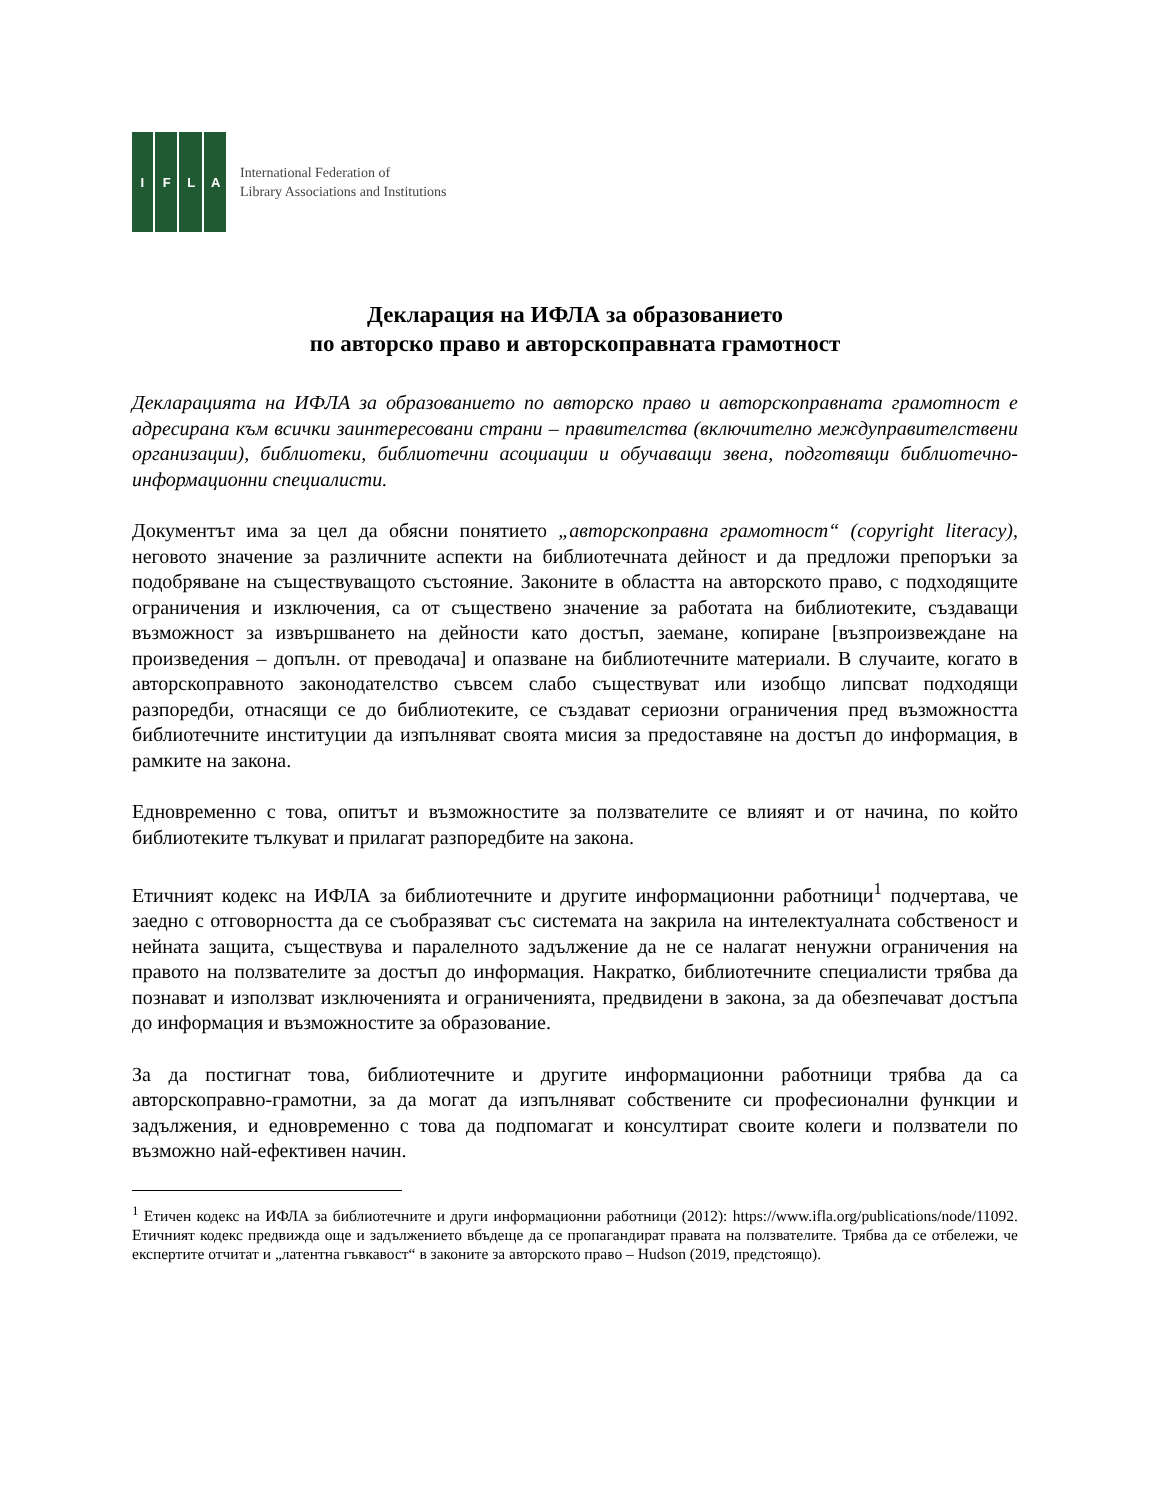IFLA
International Federation of
Library Associations and Institutions
Декларация на ИФЛА за образованието
по авторско право и авторскоправната грамотност
Декларацията на ИФЛА за образованието по авторско право и авторскоправната грамотност е адресирана към всички заинтересовани страни – правителства (включително междуправителствени организации), библиотеки, библиотечни асоциации и обучаващи звена, подготвящи библиотечно-информационни специалисти.
Документът има за цел да обясни понятието „авторскоправна грамотност“ (copyright literacy), неговото значение за различните аспекти на библиотечната дейност и да предложи препоръки за подобряване на съществуващото състояние. Законите в областта на авторското право, с подходящите ограничения и изключения, са от съществено значение за работата на библиотеките, създаващи възможност за извършването на дейности като достъп, заемане, копиране [възпроизвеждане на произведения – допълн. от преводача] и опазване на библиотечните материали. В случаите, когато в авторскоправното законодателство съвсем слабо съществуват или изобщо липсват подходящи разпоредби, отнасящи се до библиотеките, се създават сериозни ограничения пред възможността библиотечните институции да изпълняват своята мисия за предоставяне на достъп до информация, в рамките на закона.
Едновременно с това, опитът и възможностите за ползвателите се влияят и от начина, по който библиотеките тълкуват и прилагат разпоредбите на закона.
Етичният кодекс на ИФЛА за библиотечните и другите информационни работници<sup>1</sup> подчертава, че заедно с отговорността да се съобразяват със системата на закрила на интелектуалната собственост и нейната защита, съществува и паралелното задължение да не се налагат ненужни ограничения на правото на ползвателите за достъп до информация. Накратко, библиотечните специалисти трябва да познават и използват изключенията и ограниченията, предвидени в закона, за да обезпечават достъпа до информация и възможностите за образование.
За да постигнат това, библиотечните и другите информационни работници трябва да са авторскоправно-грамотни, за да могат да изпълняват собствените си професионални функции и задължения, и едновременно с това да подпомагат и консултират своите колеги и ползватели по възможно най-ефективен начин.
<sup>1</sup> Етичен кодекс на ИФЛА за библиотечните и други информационни работници (2012): https://www.ifla.org/publications/node/11092. Етичният кодекс предвижда още и задължението вбъдеще да се пропагандират правата на ползвателите. Трябва да се отбележи, че експертите отчитат и „латентна гъвкавост“ в законите за авторското право – Hudson (2019, предстоящо).